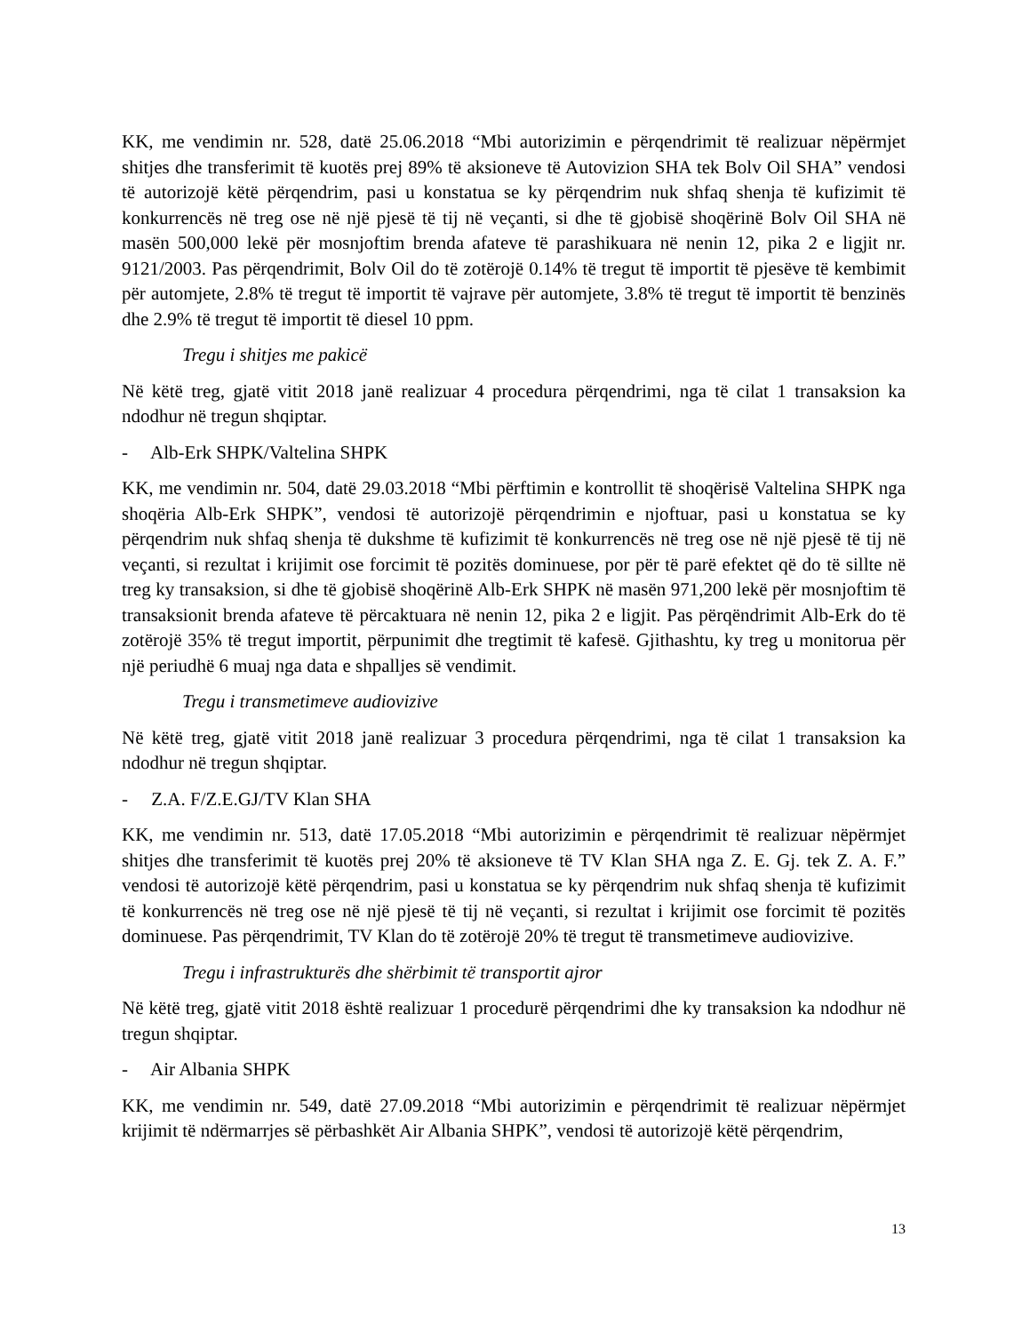KK, me vendimin nr. 528, datë 25.06.2018 “Mbi autorizimin e përqendrimit të realizuar nëpërmjet shitjes dhe transferimit të kuotës prej 89% të aksioneve të Autovizion SHA tek Bolv Oil SHA” vendosi të autorizojë këtë përqendrim, pasi u konstatua se ky përqendrim nuk shfaq shenja të kufizimit të konkurrencës në treg ose në një pjesë të tij në veçanti, si dhe të gjobisë shoqërinë Bolv Oil SHA në masën 500,000 lekë për mosnjoftim brenda afateve të parashikuara në nenin 12, pika 2 e ligjit nr. 9121/2003. Pas përqendrimit, Bolv Oil do të zotërojë 0.14% të tregut të importit të pjesëve të kembimit për automjete, 2.8% të tregut të importit të vajrave për automjete, 3.8% të tregut të importit të benzinës dhe 2.9% të tregut të importit të diesel 10 ppm.
Tregu i shitjes me pakicë
Në këtë treg, gjatë vitit 2018 janë realizuar 4 procedura përqendrimi, nga të cilat 1 transaksion ka ndodhur në tregun shqiptar.
- Alb-Erk SHPK/Valtelina SHPK
KK, me vendimin nr. 504, datë 29.03.2018 “Mbi përftimin e kontrollit të shoqërisë Valtelina SHPK nga shoqëria Alb-Erk SHPK”, vendosi të autorizojë përqendrimin e njoftuar, pasi u konstatua se ky përqendrim nuk shfaq shenja të dukshme të kufizimit të konkurrencës në treg ose në një pjesë të tij në veçanti, si rezultat i krijimit ose forcimit të pozitës dominuese, por për të parë efektet që do të sillte në treg ky transaksion, si dhe të gjobisë shoqërinë Alb-Erk SHPK në masën 971,200 lekë për mosnjoftim të transaksionit brenda afateve të përcaktuara në nenin 12, pika 2 e ligjit. Pas përqëndrimit Alb-Erk do të zotërojë 35% të tregut importit, përpunimit dhe tregtimit të kafesë. Gjithashtu, ky treg u monitorua për një periudhë 6 muaj nga data e shpalljes së vendimit.
Tregu i transmetimeve audiovizive
Në këtë treg, gjatë vitit 2018 janë realizuar 3 procedura përqendrimi, nga të cilat 1 transaksion ka ndodhur në tregun shqiptar.
- Z.A. F/Z.E.GJ/TV Klan SHA
KK, me vendimin nr. 513, datë 17.05.2018 “Mbi autorizimin e përqendrimit të realizuar nëpërmjet shitjes dhe transferimit të kuotës prej 20% të aksioneve të TV Klan SHA nga Z. E. Gj. tek Z. A. F.” vendosi të autorizojë këtë përqendrim, pasi u konstatua se ky përqendrim nuk shfaq shenja të kufizimit të konkurrencës në treg ose në një pjesë të tij në veçanti, si rezultat i krijimit ose forcimit të pozitës dominuese. Pas përqendrimit, TV Klan do të zotërojë 20% të tregut të transmetimeve audiovizive.
Tregu i infrastrukturës dhe shërbimit të transportit ajror
Në këtë treg, gjatë vitit 2018 është realizuar 1 procedurë përqendrimi dhe ky transaksion ka ndodhur në tregun shqiptar.
- Air Albania SHPK
KK, me vendimin nr. 549, datë 27.09.2018 “Mbi autorizimin e përqendrimit të realizuar nëpërmjet krijimit të ndërmarrjes së përbashkët Air Albania SHPK”, vendosi të autorizojë këtë përqendrim,
13